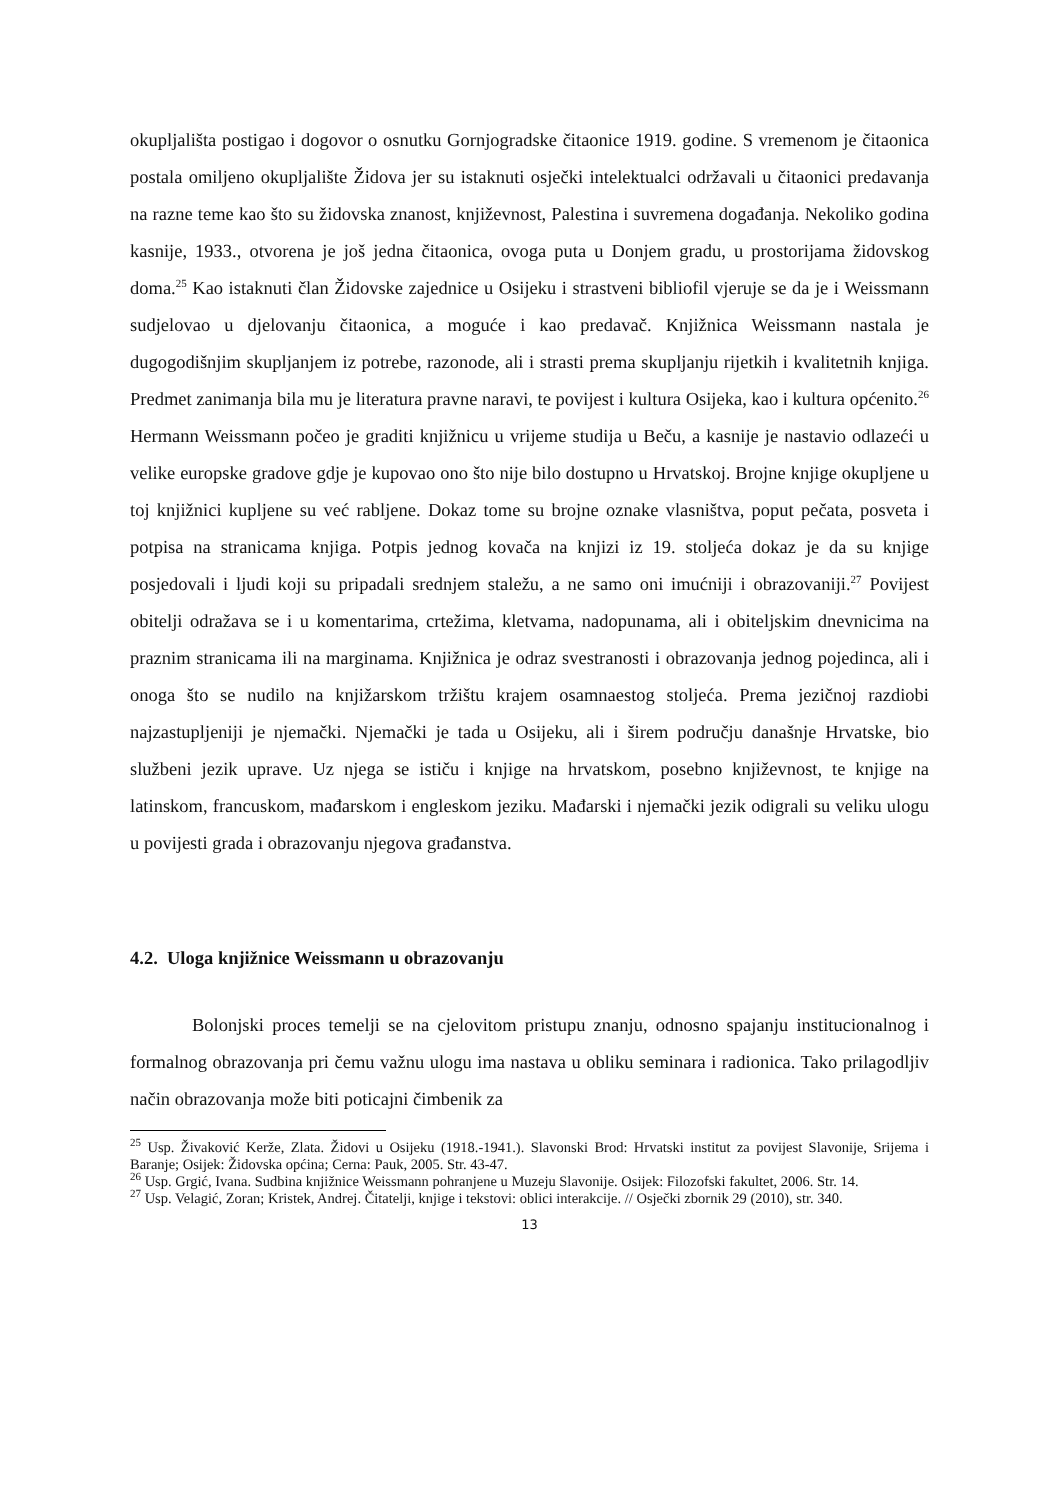okupljališta postigao i dogovor o osnutku Gornjogradske čitaonice 1919. godine. S vremenom je čitaonica postala omiljeno okupljalište Židova jer su istaknuti osječki intelektualci održavali u čitaonici predavanja na razne teme kao što su židovska znanost, književnost, Palestina i suvremena događanja. Nekoliko godina kasnije, 1933., otvorena je još jedna čitaonica, ovoga puta u Donjem gradu, u prostorijama židovskog doma.<sup>25</sup> Kao istaknuti član Židovske zajednice u Osijeku i strastveni bibliofil vjeruje se da je i Weissmann sudjelovao u djelovanju čitaonica, a moguće i kao predavač. Knjižnica Weissmann nastala je dugogodišnjim skupljanjem iz potrebe, razonode, ali i strasti prema skupljanju rijetkih i kvalitetnih knjiga. Predmet zanimanja bila mu je literatura pravne naravi, te povijest i kultura Osijeka, kao i kultura općenito.<sup>26</sup> Hermann Weissmann počeo je graditi knjižnicu u vrijeme studija u Beču, a kasnije je nastavio odlazeći u velike europske gradove gdje je kupovao ono što nije bilo dostupno u Hrvatskoj. Brojne knjige okupljene u toj knjižnici kupljene su već rabljene. Dokaz tome su brojne oznake vlasništva, poput pečata, posveta i potpisa na stranicama knjiga. Potpis jednog kovača na knjizi iz 19. stoljeća dokaz je da su knjige posjedovali i ljudi koji su pripadali srednjem staležu, a ne samo oni imućniji i obrazovaniji.<sup>27</sup> Povijest obitelji odražava se i u komentarima, crtežima, kletvama, nadopunama, ali i obiteljskim dnevnicima na praznim stranicama ili na marginama. Knjižnica je odraz svestranosti i obrazovanja jednog pojedinca, ali i onoga što se nudilo na knjižarskom tržištu krajem osamnaestog stoljeća. Prema jezičnoj razdiobi najzastupljeniji je njemački. Njemački je tada u Osijeku, ali i širem području današnje Hrvatske, bio službeni jezik uprave. Uz njega se ističu i knjige na hrvatskom, posebno književnost, te knjige na latinskom, francuskom, mađarskom i engleskom jeziku. Mađarski i njemački jezik odigrali su veliku ulogu u povijesti grada i obrazovanju njegova građanstva.
4.2. Uloga knjižnice Weissmann u obrazovanju
Bolonjski proces temelji se na cjelovitom pristupu znanju, odnosno spajanju institucionalnog i formalnog obrazovanja pri čemu važnu ulogu ima nastava u obliku seminara i radionica. Tako prilagodljiv način obrazovanja može biti poticajni čimbenik za
<sup>25</sup> Usp. Živaković Kerže, Zlata. Židovi u Osijeku (1918.-1941.). Slavonski Brod: Hrvatski institut za povijest Slavonije, Srijema i Baranje; Osijek: Židovska općina; Cerna: Pauk, 2005. Str. 43-47.
<sup>26</sup> Usp. Grgić, Ivana. Sudbina knjižnice Weissmann pohranjene u Muzeju Slavonije. Osijek: Filozofski fakultet, 2006. Str. 14.
<sup>27</sup> Usp. Velagić, Zoran; Kristek, Andrej. Čitatelji, knjige i tekstovi: oblici interakcije. // Osječki zbornik 29 (2010), str. 340.
13